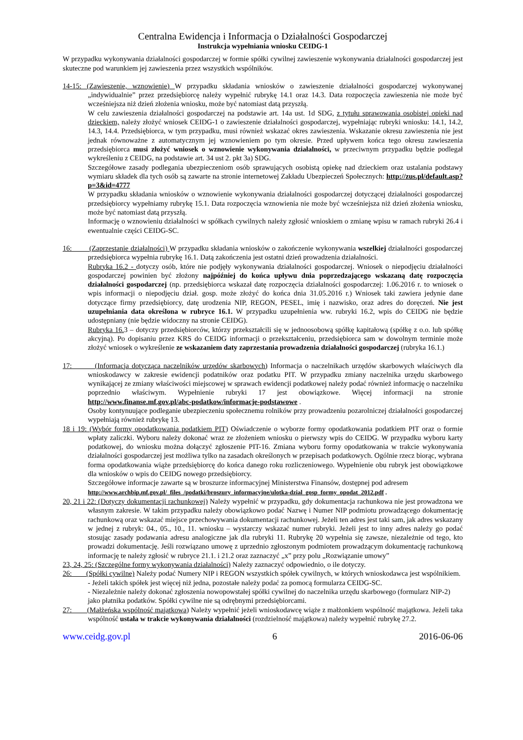Centralna Ewidencja i Informacja o Działalności Gospodarczej
Instrukcja wypełniania wniosku CEIDG-1
W przypadku wykonywania działalności gospodarczej w formie spółki cywilnej zawieszenie wykonywania działalności gospodarczej jest skuteczne pod warunkiem jej zawieszenia przez wszystkich wspólników.
14-15: (Zawieszenie, wznowienie) W przypadku składania wniosków o zawieszenie działalności gospodarczej wykonywanej „indywidualnie” przez przedsiębiorcę należy wypełnić rubrykę 14.1 oraz 14.3. Data rozpoczęcia zawieszenia nie może być wcześniejsza niż dzień złożenia wniosku, może być natomiast datą przyszłą.
W celu zawieszenia działalności gospodarczej na podstawie art. 14a ust. 1d SDG, z tytułu sprawowania osobistej opieki nad dzieckiem, należy złożyć wniosek CEIDG-1 o zawieszenie działalności gospodarczej, wypełniając rubryki wniosku: 14.1, 14.2, 14.3, 14.4. Przedsiębiorca, w tym przypadku, musi również wskazać okres zawieszenia. Wskazanie okresu zawieszenia nie jest jednak równoważne z automatycznym jej wznowieniem po tym okresie. Przed upływem końca tego okresu zawieszenia przedsiębiorca musi złożyć wniosek o wznowienie wykonywania działalności, w przeciwnym przypadku będzie podlegał wykreśleniu z CEIDG, na podstawie art. 34 ust 2. pkt 3a) SDG.
Szczegółowe zasady podlegania ubezpieczeniom osób sprawujących osobistą opiekę nad dzieckiem oraz ustalania podstawy wymiaru składek dla tych osób są zawarte na stronie internetowej Zakładu Ubezpieczeń Społecznych: http://zus.pl/default.asp?p=3&id=4777
W przypadku składania wniosków o wznowienie wykonywania działalności gospodarczej dotyczącej działalności gospodarczej przedsiębiorcy wypełniamy rubrykę 15.1. Data rozpoczęcia wznowienia nie może być wcześniejsza niż dzień złożenia wniosku, może być natomiast datą przyszłą.
Informację o wznowieniu działalności w spółkach cywilnych należy zgłosić wnioskiem o zmianę wpisu w ramach rubryki 26.4 i ewentualnie części CEIDG-SC.
16: (Zaprzestanie działalności) W przypadku składania wniosków o zakończenie wykonywania wszelkiej działalności gospodarczej przedsiębiorca wypełnia rubrykę 16.1. Datą zakończenia jest ostatni dzień prowadzenia działalności.
Rubryka 16.2 - dotyczy osób, które nie podjęły wykonywania działalności gospodarczej. Wniosek o niepodjęciu działalności gospodarczej powinien być złożony najpóźniej do końca upływu dnia poprzedzającego wskazaną datę rozpoczęcia działalności gospodarczej (np. przedsiębiorca wskazał datę rozpoczęcia działalności gospodarczej: 1.06.2016 r. to wniosek o wpis informacji o niepodjęciu dział. gosp. może złożyć do końca dnia 31.05.2016 r.) Wniosek taki zawiera jedynie dane dotyczące firmy przedsiębiorcy, datę urodzenia NIP, REGON, PESEL, imię i nazwisko, oraz adres do doręczeń. Nie jest uzupełniania data określona w rubryce 16.1. W przypadku uzupełnienia ww. rubryki 16.2, wpis do CEIDG nie będzie udostępniany (nie będzie widoczny na stronie CEIDG).
Rubryka 16. 3 – dotyczy przedsiębiorców, którzy przekształcili się w jednoosobową spółkę kapitałową (spółkę z o.o. lub spółkę akcyjną). Po dopisaniu przez KRS do CEIDG informacji o przekształceniu, przedsiębiorca sam w dowolnym terminie może złożyć wniosek o wykreślenie ze wskazaniem daty zaprzestania prowadzenia działalności gospodarczej (rubryka 16.1.)
17: (Informacja dotycząca naczelników urzędów skarbowych) Informacja o naczelnikach urzędów skarbowych właściwych dla wnioskodawcy w zakresie ewidencji podatników oraz podatku PIT. W przypadku zmiany naczelnika urzędu skarbowego wynikającej ze zmiany właściwości miejscowej w sprawach ewidencji podatkowej należy podać również informację o naczelniku poprzednio właściwym. Wypełnienie rubryki 17 jest obowiązkowe. Więcej informacji na stronie http://www.finanse.mf.gov.pl/abc-podatkow/informacje-podstawowe .
Osoby kontynuujące podleganie ubezpieczeniu społecznemu rolników przy prowadzeniu pozarolniczej działalności gospodarczej wypełniają również rubrykę 13.
18 i 19: (Wybór formy opodatkowania podatkiem PIT) Oświadczenie o wyborze formy opodatkowania podatkiem PIT oraz o formie wpłaty zaliczki. Wyboru należy dokonać wraz ze złożeniem wniosku o pierwszy wpis do CEIDG. W przypadku wyboru karty podatkowej, do wniosku można dołączyć zgłoszenie PIT-16. Zmiana wyboru formy opodatkowania w trakcie wykonywania działalności gospodarczej jest możliwa tylko na zasadach określonych w przepisach podatkowych. Ogólnie rzecz biorąc, wybrana forma opodatkowania wiąże przedsiębiorcę do końca danego roku rozliczeniowego. Wypełnienie obu rubryk jest obowiązkowe dla wniosków o wpis do CEIDG nowego przedsiębiorcy.
Szczegółowe informacje zawarte są w broszurze informacyjnej Ministerstwa Finansów, dostępnej pod adresem http://www.archbip.mf.gov.pl/_files_/podatki/broszury_informacyjne/ulotka-dzial_gosp_formy_opodat_2012.pdf .
20, 21 i 22: (Dotyczy dokumentacji rachunkowej) Należy wypełnić w przypadku, gdy dokumentacja rachunkowa nie jest prowadzona we własnym zakresie. W takim przypadku należy obowiązkowo podać Nazwę i Numer NIP podmiotu prowadzącego dokumentację rachunkową oraz wskazać miejsce przechowywania dokumentacji rachunkowej. Jeżeli ten adres jest taki sam, jak adres wskazany w jednej z rubryk: 04., 05., 10., 11. wniosku – wystarczy wskazać numer rubryki. Jeżeli jest to inny adres należy go podać stosując zasady podawania adresu analogiczne jak dla rubryki 11. Rubrykę 20 wypełnia się zawsze, niezależnie od tego, kto prowadzi dokumentację. Jeśli rozwiązano umowę z uprzednio zgłoszonym podmiotem prowadzącym dokumentację rachunkową informację te należy zgłosić w rubryce 21.1. i 21.2 oraz zaznaczyć „x” przy polu „Rozwiązanie umowy”
23, 24, 25: (Szczególne formy wykonywania działalności) Należy zaznaczyć odpowiednio, o ile dotyczy.
26: (Spółki cywilne) Należy podać Numery NIP i REGON wszystkich spółek cywilnych, w których wnioskodawca jest wspólnikiem.
- Jeżeli takich spółek jest więcej niż jedna, pozostałe należy podać za pomocą formularza CEIDG-SC.
- Niezależnie należy dokonać zgłoszenia nowopowstałej spółki cywilnej do naczelnika urzędu skarbowego (formularz NIP-2) jako płatnika podatków. Spółki cywilne nie są odrębnymi przedsiębiorcami.
27: (Małżeńska wspólność majątkowa) Należy wypełnić jeżeli wnioskodawcę wiąże z małżonkiem wspólność majątkowa. Jeżeli taka wspólność ustała w trakcie wykonywania działalności (rozdzielność majątkowa) należy wypełnić rubrykę 27.2.
www.ceidg.gov.pl 6 2016-06-06